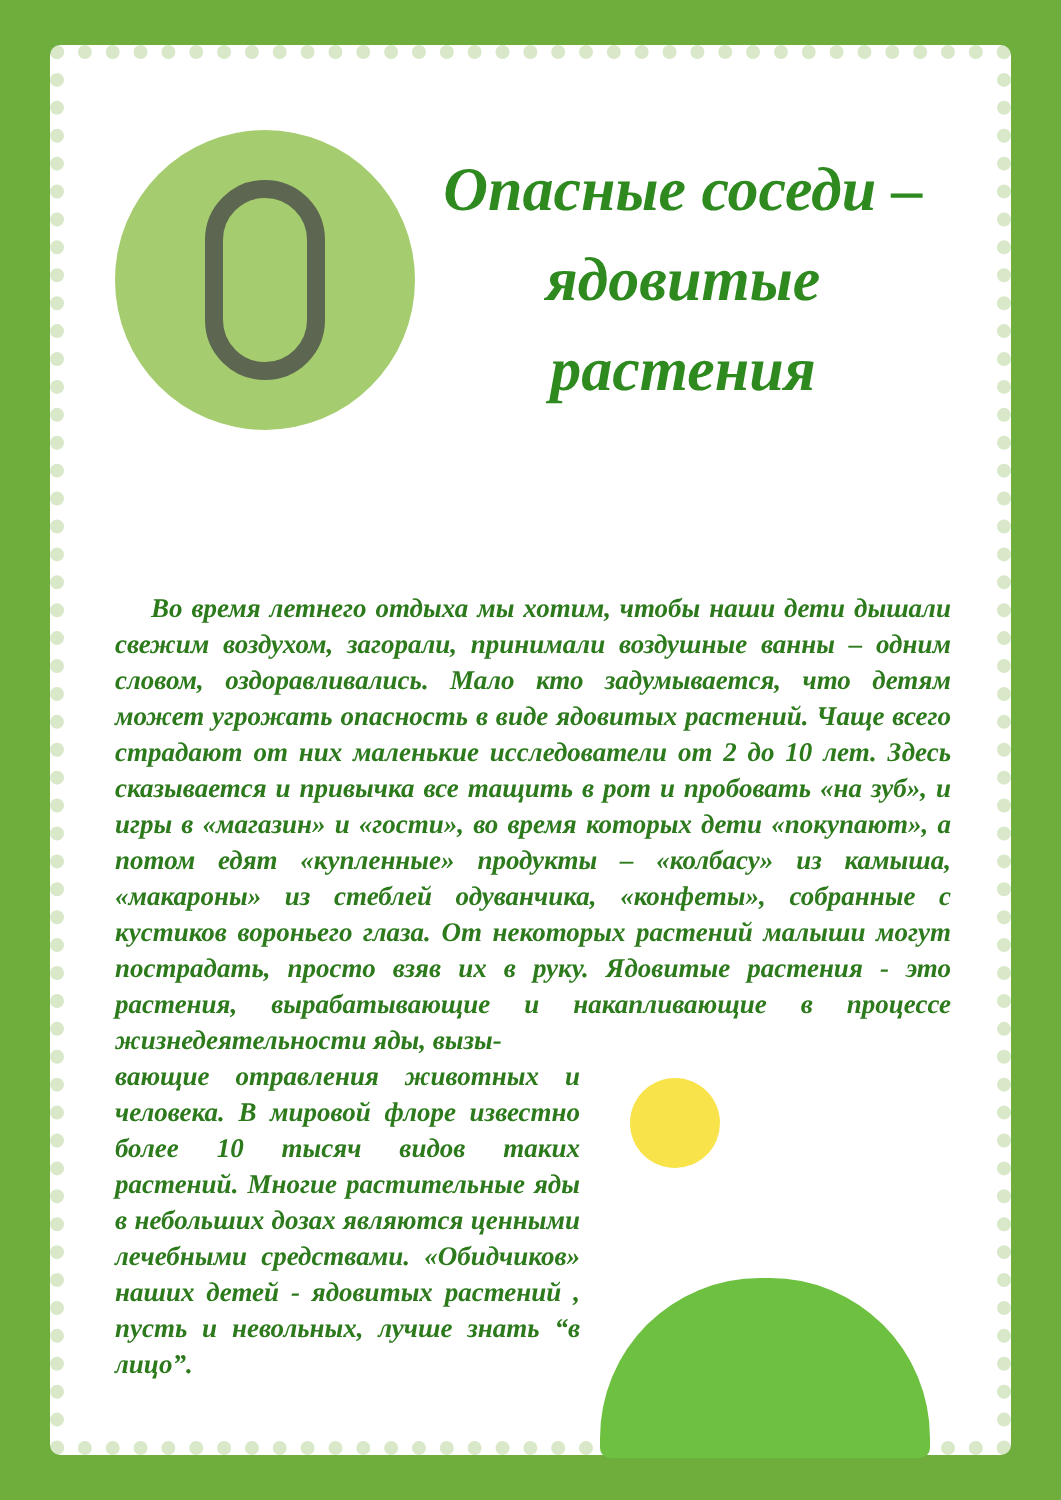Опасные соседи – ядовитые растения
Во время летнего отдыха мы хотим, чтобы наши дети дышали свежим воздухом, загорали, принимали воздушные ванны – одним словом, оздоравливались. Мало кто задумывается, что детям может угрожать опасность в виде ядовитых растений. Чаще всего страдают от них маленькие исследователи от 2 до 10 лет. Здесь сказывается и привычка все тащить в рот и пробовать «на зуб», и игры в «магазин» и «гости», во время которых дети «покупают», а потом едят «купленные» продукты – «колбасу» из камыша, «макароны» из стеблей одуванчика, «конфеты», собранные с кустиков вороньего глаза. От некоторых растений малыши могут пострадать, просто взяв их в руку. Ядовитые растения - это растения, вырабатывающие и накапливающие в процессе жизнедеятельности яды, вызы-
вающие отравления животных и человека. В мировой флоре известно более 10 тысяч видов таких растений. Многие растительные яды в небольших дозах являются ценными лечебными средствами. «Обидчиков» наших детей - ядовитых растений , пусть и невольных, лучше знать “в лицо”.